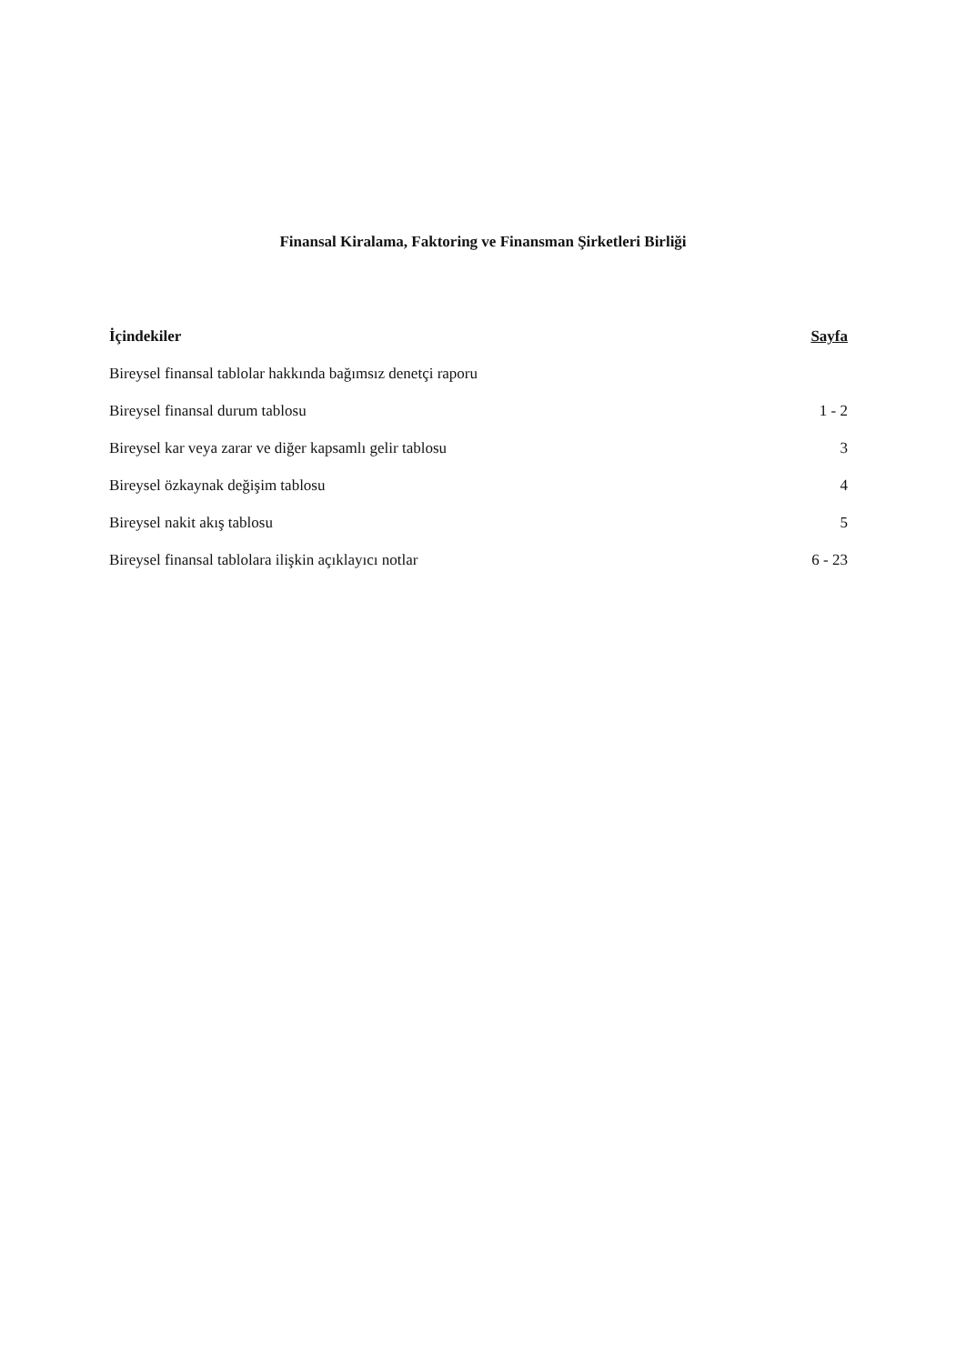Finansal Kiralama, Faktoring ve Finansman Şirketleri Birliği
| İçindekiler | Sayfa |
| --- | --- |
| Bireysel finansal tablolar hakkında bağımsız denetçi raporu | |
| Bireysel finansal durum tablosu | 1 - 2 |
| Bireysel kar veya zarar ve diğer kapsamlı gelir tablosu | 3 |
| Bireysel özkaynak değişim tablosu | 4 |
| Bireysel nakit akış tablosu | 5 |
| Bireysel finansal tablolara ilişkin açıklayıcı notlar | 6 - 23 |